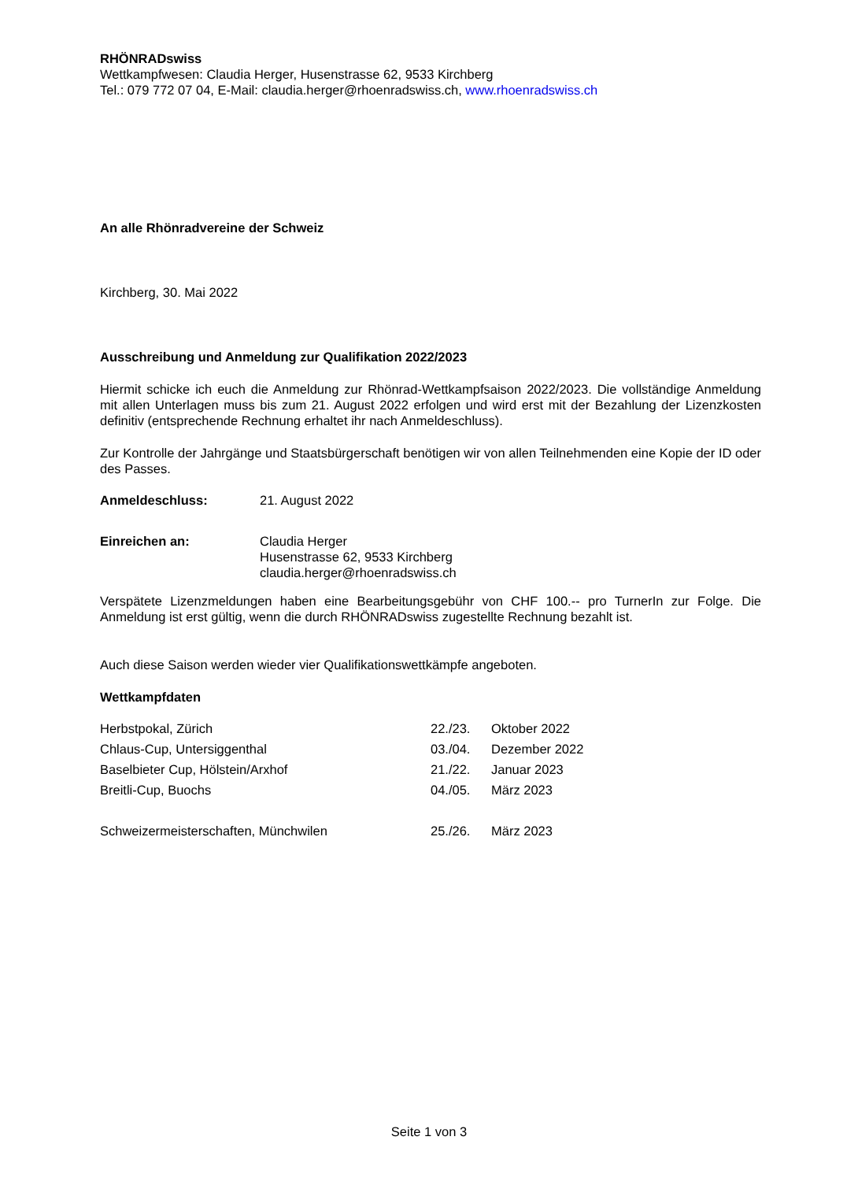RHÖNRADswiss
Wettkampfwesen: Claudia Herger, Husenstrasse 62, 9533 Kirchberg
Tel.: 079 772 07 04, E-Mail: claudia.herger@rhoenradswiss.ch, www.rhoenradswiss.ch
An alle Rhönradvereine der Schweiz
Kirchberg, 30. Mai 2022
Ausschreibung und Anmeldung zur Qualifikation 2022/2023
Hiermit schicke ich euch die Anmeldung zur Rhönrad-Wettkampfsaison 2022/2023. Die vollständige Anmeldung mit allen Unterlagen muss bis zum 21. August 2022 erfolgen und wird erst mit der Bezahlung der Lizenzkosten definitiv (entsprechende Rechnung erhaltet ihr nach Anmeldeschluss).
Zur Kontrolle der Jahrgänge und Staatsbürgerschaft benötigen wir von allen Teilnehmenden eine Kopie der ID oder des Passes.
| Anmeldeschluss: | 21. August 2022 |
| Einreichen an: | Claudia Herger Husenstrasse 62, 9533 Kirchberg claudia.herger@rhoenradswiss.ch |
Verspätete Lizenzmeldungen haben eine Bearbeitungsgebühr von CHF 100.-- pro TurnerIn zur Folge. Die Anmeldung ist erst gültig, wenn die durch RHÖNRADswiss zugestellte Rechnung bezahlt ist.
Auch diese Saison werden wieder vier Qualifikationswettkämpfe angeboten.
Wettkampfdaten
| Herbstpokal, Zürich | 22./23. | Oktober 2022 |
| Chlaus-Cup, Untersiggenthal | 03./04. | Dezember 2022 |
| Baselbieter Cup, Hölstein/Arxhof | 21./22. | Januar 2023 |
| Breitli-Cup, Buochs | 04./05. | März 2023 |
| Schweizermeisterschaften, Münchwilen | 25./26. | März 2023 |
Seite 1 von 3